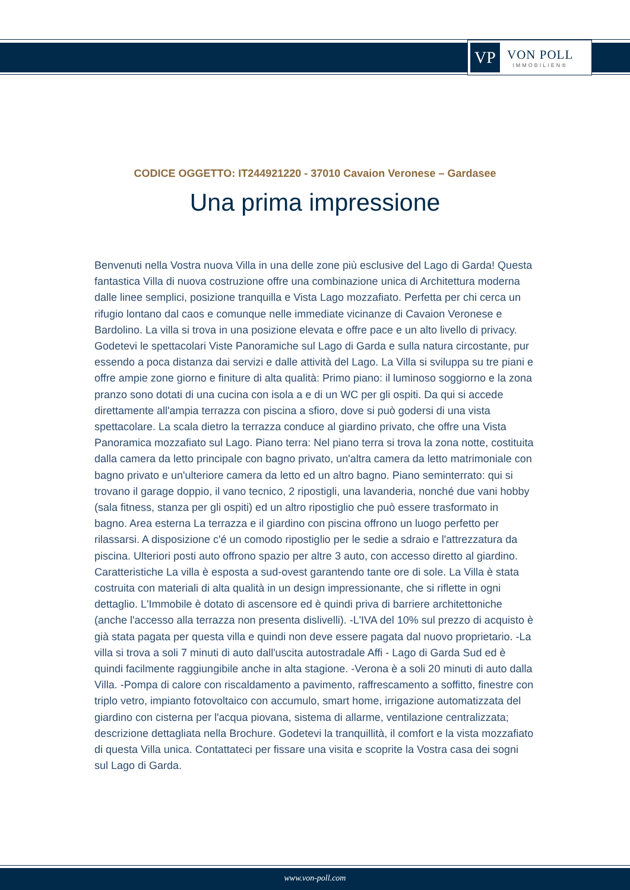VP
VON POLL
IMMOBILIEN®
CODICE OGGETTO: IT244921220 - 37010 Cavaion Veronese – Gardasee
Una prima impressione
Benvenuti nella Vostra nuova Villa in una delle zone più esclusive del Lago di Garda! Questa fantastica Villa di nuova costruzione offre una combinazione unica di Architettura moderna dalle linee semplici, posizione tranquilla e Vista Lago mozzafiato. Perfetta per chi cerca un rifugio lontano dal caos e comunque nelle immediate vicinanze di Cavaion Veronese e Bardolino. La villa si trova in una posizione elevata e offre pace e un alto livello di privacy. Godetevi le spettacolari Viste Panoramiche sul Lago di Garda e sulla natura circostante, pur essendo a poca distanza dai servizi e dalle attività del Lago. La Villa si sviluppa su tre piani e offre ampie zone giorno e finiture di alta qualità: Primo piano: il luminoso soggiorno e la zona pranzo sono dotati di una cucina con isola a e di un WC per gli ospiti. Da qui si accede direttamente all'ampia terrazza con piscina a sfioro, dove si può godersi di una vista spettacolare. La scala dietro la terrazza conduce al giardino privato, che offre una Vista Panoramica mozzafiato sul Lago. Piano terra: Nel piano terra si trova la zona notte, costituita dalla camera da letto principale con bagno privato, un'altra camera da letto matrimoniale con bagno privato e un'ulteriore camera da letto ed un altro bagno. Piano seminterrato: qui si trovano il garage doppio, il vano tecnico, 2 ripostigli, una lavanderia, nonché due vani hobby (sala fitness, stanza per gli ospiti) ed un altro ripostiglio che può essere trasformato in bagno. Area esterna La terrazza e il giardino con piscina offrono un luogo perfetto per rilassarsi. A disposizione c'é un comodo ripostiglio per le sedie a sdraio e l'attrezzatura da piscina. Ulteriori posti auto offrono spazio per altre 3 auto, con accesso diretto al giardino. Caratteristiche La villa è esposta a sud-ovest garantendo tante ore di sole. La Villa è stata costruita con materiali di alta qualità in un design impressionante, che si riflette in ogni dettaglio. L'Immobile è dotato di ascensore ed è quindi priva di barriere architettoniche (anche l'accesso alla terrazza non presenta dislivelli). -L'IVA del 10% sul prezzo di acquisto è già stata pagata per questa villa e quindi non deve essere pagata dal nuovo proprietario. -La villa si trova a soli 7 minuti di auto dall'uscita autostradale Affi - Lago di Garda Sud ed è quindi facilmente raggiungibile anche in alta stagione. -Verona è a soli 20 minuti di auto dalla Villa. -Pompa di calore con riscaldamento a pavimento, raffrescamento a soffitto, finestre con triplo vetro, impianto fotovoltaico con accumulo, smart home, irrigazione automatizzata del giardino con cisterna per l'acqua piovana, sistema di allarme, ventilazione centralizzata; descrizione dettagliata nella Brochure. Godetevi la tranquillità, il comfort e la vista mozzafiato di questa Villa unica. Contattateci per fissare una visita e scoprite la Vostra casa dei sogni sul Lago di Garda.
www.von-poll.com